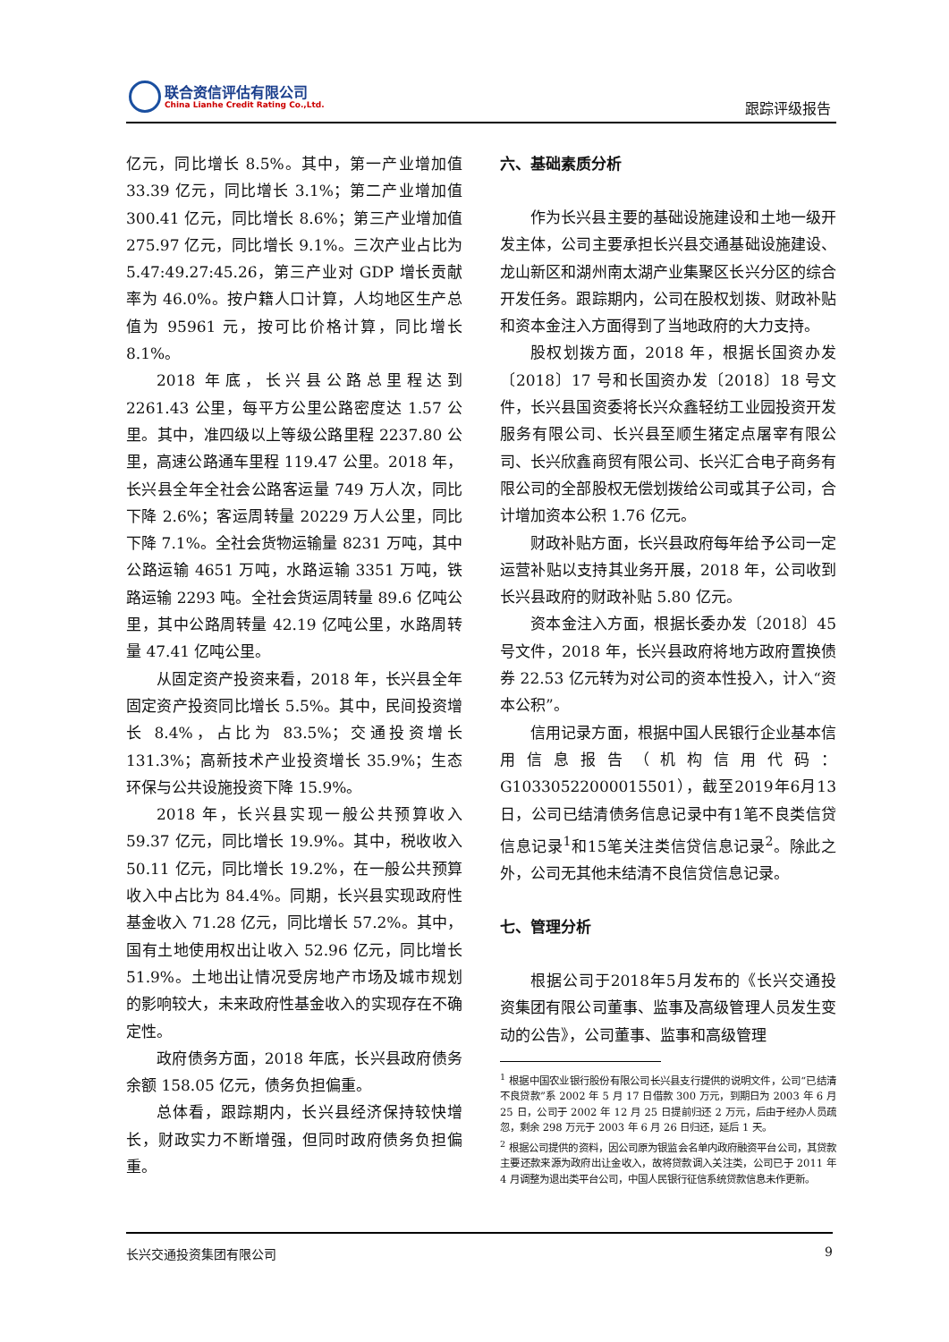联合资信评估有限公司
China Lianhe Credit Rating Co.,Ltd.
跟踪评级报告
亿元，同比增长 8.5%。其中，第一产业增加值 33.39 亿元，同比增长 3.1%；第二产业增加值 300.41 亿元，同比增长 8.6%；第三产业增加值 275.97 亿元，同比增长 9.1%。三次产业占比为 5.47:49.27:45.26，第三产业对 GDP 增长贡献率为 46.0%。按户籍人口计算，人均地区生产总值为 95961 元，按可比价格计算，同比增长 8.1%。
2018 年底，长兴县公路总里程达到 2261.43 公里，每平方公里公路密度达 1.57 公里。其中，准四级以上等级公路里程 2237.80 公里，高速公路通车里程 119.47 公里。2018 年，长兴县全年全社会公路客运量 749 万人次，同比下降 2.6%；客运周转量 20229 万人公里，同比下降 7.1%。全社会货物运输量 8231 万吨，其中公路运输 4651 万吨，水路运输 3351 万吨，铁路运输 2293 吨。全社会货运周转量 89.6 亿吨公里，其中公路周转量 42.19 亿吨公里，水路周转量 47.41 亿吨公里。
从固定资产投资来看，2018 年，长兴县全年固定资产投资同比增长 5.5%。其中，民间投资增长 8.4%，占比为 83.5%；交通投资增长 131.3%；高新技术产业投资增长 35.9%；生态环保与公共设施投资下降 15.9%。
2018 年，长兴县实现一般公共预算收入 59.37 亿元，同比增长 19.9%。其中，税收收入 50.11 亿元，同比增长 19.2%，在一般公共预算收入中占比为 84.4%。同期，长兴县实现政府性基金收入 71.28 亿元，同比增长 57.2%。其中，国有土地使用权出让收入 52.96 亿元，同比增长 51.9%。土地出让情况受房地产市场及城市规划的影响较大，未来政府性基金收入的实现存在不确定性。
政府债务方面，2018 年底，长兴县政府债务余额 158.05 亿元，债务负担偏重。
总体看，跟踪期内，长兴县经济保持较快增长，财政实力不断增强，但同时政府债务负担偏重。
六、基础素质分析
作为长兴县主要的基础设施建设和土地一级开发主体，公司主要承担长兴县交通基础设施建设、龙山新区和湖州南太湖产业集聚区长兴分区的综合开发任务。跟踪期内，公司在股权划拨、财政补贴和资本金注入方面得到了当地政府的大力支持。
股权划拨方面，2018 年，根据长国资办发〔2018〕17 号和长国资办发〔2018〕18 号文件，长兴县国资委将长兴众鑫轻纺工业园投资开发服务有限公司、长兴县至顺生猪定点屠宰有限公司、长兴欣鑫商贸有限公司、长兴汇合电子商务有限公司的全部股权无偿划拨给公司或其子公司，合计增加资本公积 1.76 亿元。
财政补贴方面，长兴县政府每年给予公司一定运营补贴以支持其业务开展，2018 年，公司收到长兴县政府的财政补贴 5.80 亿元。
资本金注入方面，根据长委办发〔2018〕45 号文件，2018 年，长兴县政府将地方政府置换债券 22.53 亿元转为对公司的资本性投入，计入“资本公积”。
信用记录方面，根据中国人民银行企业基本信用信息报告（机构信用代码：G10330522000015501），截至2019年6月13日，公司已结清债务信息记录中有1笔不良类信贷信息记录<sup>1</sup>和15笔关注类信贷信息记录<sup>2</sup>。除此之外，公司无其他未结清不良信贷信息记录。
七、管理分析
根据公司于2018年5月发布的《长兴交通投资集团有限公司董事、监事及高级管理人员发生变动的公告》，公司董事、监事和高级管理
<sup>1</sup> 根据中国农业银行股份有限公司长兴县支行提供的说明文件，公司“已结清不良贷款”系 2002 年 5 月 17 日借款 300 万元，到期日为 2003 年 6 月 25 日，公司于 2002 年 12 月 25 日提前归还 2 万元，后由于经办人员疏忽，剩余 298 万元于 2003 年 6 月 26 日归还，延后 1 天。
<sup>2</sup> 根据公司提供的资料，因公司原为银监会名单内政府融资平台公司，其贷款主要还款来源为政府出让金收入，故将贷款调入关注类，公司已于 2011 年 4 月调整为退出类平台公司，中国人民银行征信系统贷款信息未作更新。
长兴交通投资集团有限公司 9